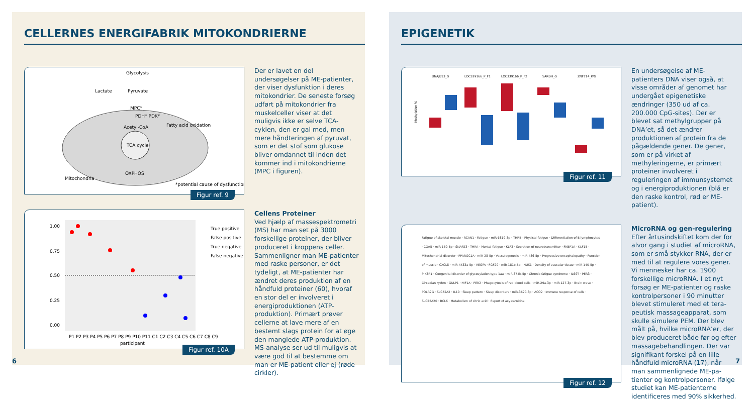CELLERNES ENERGIFABRIK MITOKONDRIERNE
Glycolysis
Lactate
Pyruvate
MPC*
PDH* PDK*
Acetyl-CoA
Fatty acid oxidation
TCA cycle
OXPHOS
Mitochondria
*potential cause of dysfunction
Figur ref. 9
Der er lavet en del undersøgelser på ME-patienter, der viser dysfunktion i deres mitokondrier. De seneste forsøg udført på mitokondrier fra muskelceller viser at det muligvis ikke er selve TCA-cyklen, den er gal med, men mere håndteringen af pyruvat, som er det stof som gluko­se bliver omdannet til inden det kommer ind i mitokondrierne (MPC i figuren).
1.00
0.75
0.50
0.25
0.00
P1 P2 P3 P4 P5 P6 P7 P8 P9 P10 P11 C1 C2 C3 C4 C5 C6 C7 C8 C9
participant
True positive
False positive
True negative
False negative
Figur ref. 10A
Cellens Proteiner
Ved hjælp af massespektrometri (MS) har man set på 3000 forskelli­ge proteiner, der bliver produceret i kroppens celler. Sammenligner man ME-patienter med raske personer, er det tydeligt, at ME-patienter har ændret deres produktion af en håndfuld proteiner (60), hvoraf en stor del er involveret i energiproduk­tionen (ATP-produktion). Primært prøver cellerne at lave mere af en bestemt slags protein for at øge den manglede ATP-produktion. MS-ana­lyse ser ud til muligvis at være god til at bestemme om man er ME-pa­tient eller ej (røde cirkler).
6
EPIGENETIK
DNAJB13_G
LOC339166_P_F1
LOC339166_P_F2
SARDH_G
ZNF714_P/G
Methylation %
Figur ref. 11
En undersøgelse af ME-patienters DNA viser også, at visse områder af genomet har undergået epige­netiske ændringer (350 ud af ca. 200.000 CpG-sites). Der er blevet sat methylgrupper på DNA’et, så det ændrer produktionen af protein fra de pågældende gener. De gener, som er på virket af methyleringer­ne, er primært proteiner involveret i reguleringen af immunsystemet og i energiproduktionen (blå er den raske kontrol, rød er ME-patient).
Fatigue of skeletal muscle · RCAN1 · Fatigue · miR-6819-3p · THRB · Physical fatigue · Differentiation of B lymphocytes · COA5 · miR-150-5p · SNAP23 · THRA · Mental fatigue · KLF3 · Secretion of neurotransmitter · FKBP1A · KLF15 · Mitochondrial disorder · PPARGC1A · miR-28-5p · Vasculogenesis · miR-486-5p · Progressive encephalopathy · Function of muscle · CXCL8 · miR-4433a-5p · VEGFA · FGF20 · miR-181b-5p · NUS1 · Density of vascular tissue · miR-140-5p · PIK3R1 · Congenital disorder of glycosylation type 1aa · miR-374b-5p · Chronic fatigue syndrome · IL6ST · PER3 · Circadian rythm · GULP1 · HIF1A · PER2 · Phagocytosis of red blood cells · miR-29a-3p · miR-127-3p · Brain wave · POLR2G · SLC52A2 · IL10 · Sleep pattern · Sleep disorders · miR-3620-3p · ACO2 · Immune response of cells · SLC25A20 · BCL6 · Metabolism of citric acid · Export of acylcarnitine
Figur ref. 12
MicroRNA og gen-regulering
Efter årtusindskiftet kom der for al­vor gang i studiet af microRNA, som er små stykker RNA, der er med til at regulere vores gener. Vi mennesker har ca. 1900 forskellige microRNA. I et nyt forsøg er ME-patienter og raske kontrolpersoner i 90 minutter blevet stimuleret med et tera­peutisk massageapparat, som skulle simulere PEM. Der blev målt på, hvil­ke microRNA’er, der blev produceret både før og efter massagebehan­dlingen. Der var signifikant forskel på en lille håndfuld microRNA (17), når man sammenlignede ME-pa­tienter og kontrolpersoner. Ifølge studiet kan ME-patienterne identifi­ceres med 90% sikkerhed.
7